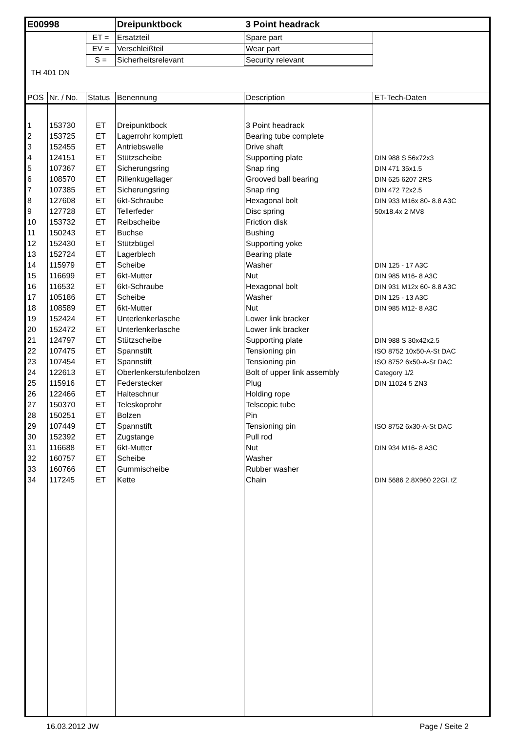| E00998 | | | Dreipunktbock | 3 Point headrack | |
| | | ET = | Ersatzteil | Spare part | |
| | | EV = | Verschleißteil | Wear part | |
| | | S = | Sicherheitsrelevant | Security relevant | |
| TH 401 DN | | | | | |
| POS | Nr. / No. | Status | Benennung | Description | ET-Tech-Daten |
| 1 | 153730 | ET | Dreipunktbock | 3 Point headrack | |
| 2 | 153725 | ET | Lagerrohr komplett | Bearing tube complete | |
| 3 | 152455 | ET | Antriebswelle | Drive shaft | |
| 4 | 124151 | ET | Stützscheibe | Supporting plate | DIN 988 S 56x72x3 |
| 5 | 107367 | ET | Sicherungsring | Snap ring | DIN 471 35x1.5 |
| 6 | 108570 | ET | Rillenkugellager | Grooved ball bearing | DIN 625 6207 2RS |
| 7 | 107385 | ET | Sicherungsring | Snap ring | DIN 472 72x2.5 |
| 8 | 127608 | ET | 6kt-Schraube | Hexagonal bolt | DIN 933 M16x 80- 8.8 A3C |
| 9 | 127728 | ET | Tellerfeder | Disc spring | 50x18.4x 2 MV8 |
| 10 | 153732 | ET | Reibscheibe | Friction disk | |
| 11 | 150243 | ET | Buchse | Bushing | |
| 12 | 152430 | ET | Stützbügel | Supporting yoke | |
| 13 | 152724 | ET | Lagerblech | Bearing plate | |
| 14 | 115979 | ET | Scheibe | Washer | DIN 125 - 17 A3C |
| 15 | 116699 | ET | 6kt-Mutter | Nut | DIN 985 M16- 8 A3C |
| 16 | 116532 | ET | 6kt-Schraube | Hexagonal bolt | DIN 931 M12x 60- 8.8 A3C |
| 17 | 105186 | ET | Scheibe | Washer | DIN 125 - 13 A3C |
| 18 | 108589 | ET | 6kt-Mutter | Nut | DIN 985 M12- 8 A3C |
| 19 | 152424 | ET | Unterlenkerlasche | Lower link bracker | |
| 20 | 152472 | ET | Unterlenkerlasche | Lower link bracker | |
| 21 | 124797 | ET | Stützscheibe | Supporting plate | DIN 988 S 30x42x2.5 |
| 22 | 107475 | ET | Spannstift | Tensioning pin | ISO 8752 10x50-A-St DAC |
| 23 | 107454 | ET | Spannstift | Tensioning pin | ISO 8752 6x50-A-St DAC |
| 24 | 122613 | ET | Oberlenkerstufenbolzen | Bolt of upper link assembly | Category 1/2 |
| 25 | 115916 | ET | Federstecker | Plug | DIN 11024 5 ZN3 |
| 26 | 122466 | ET | Halteschnur | Holding rope | |
| 27 | 150370 | ET | Teleskoprohr | Telscopic tube | |
| 28 | 150251 | ET | Bolzen | Pin | |
| 29 | 107449 | ET | Spannstift | Tensioning pin | ISO 8752 6x30-A-St DAC |
| 30 | 152392 | ET | Zugstange | Pull rod | |
| 31 | 116688 | ET | 6kt-Mutter | Nut | DIN 934 M16- 8 A3C |
| 32 | 160757 | ET | Scheibe | Washer | |
| 33 | 160766 | ET | Gummischeibe | Rubber washer | |
| 34 | 117245 | ET | Kette | Chain | DIN 5686 2.8X960 22Gl. tZ |
16.03.2012 JW Page / Seite 2